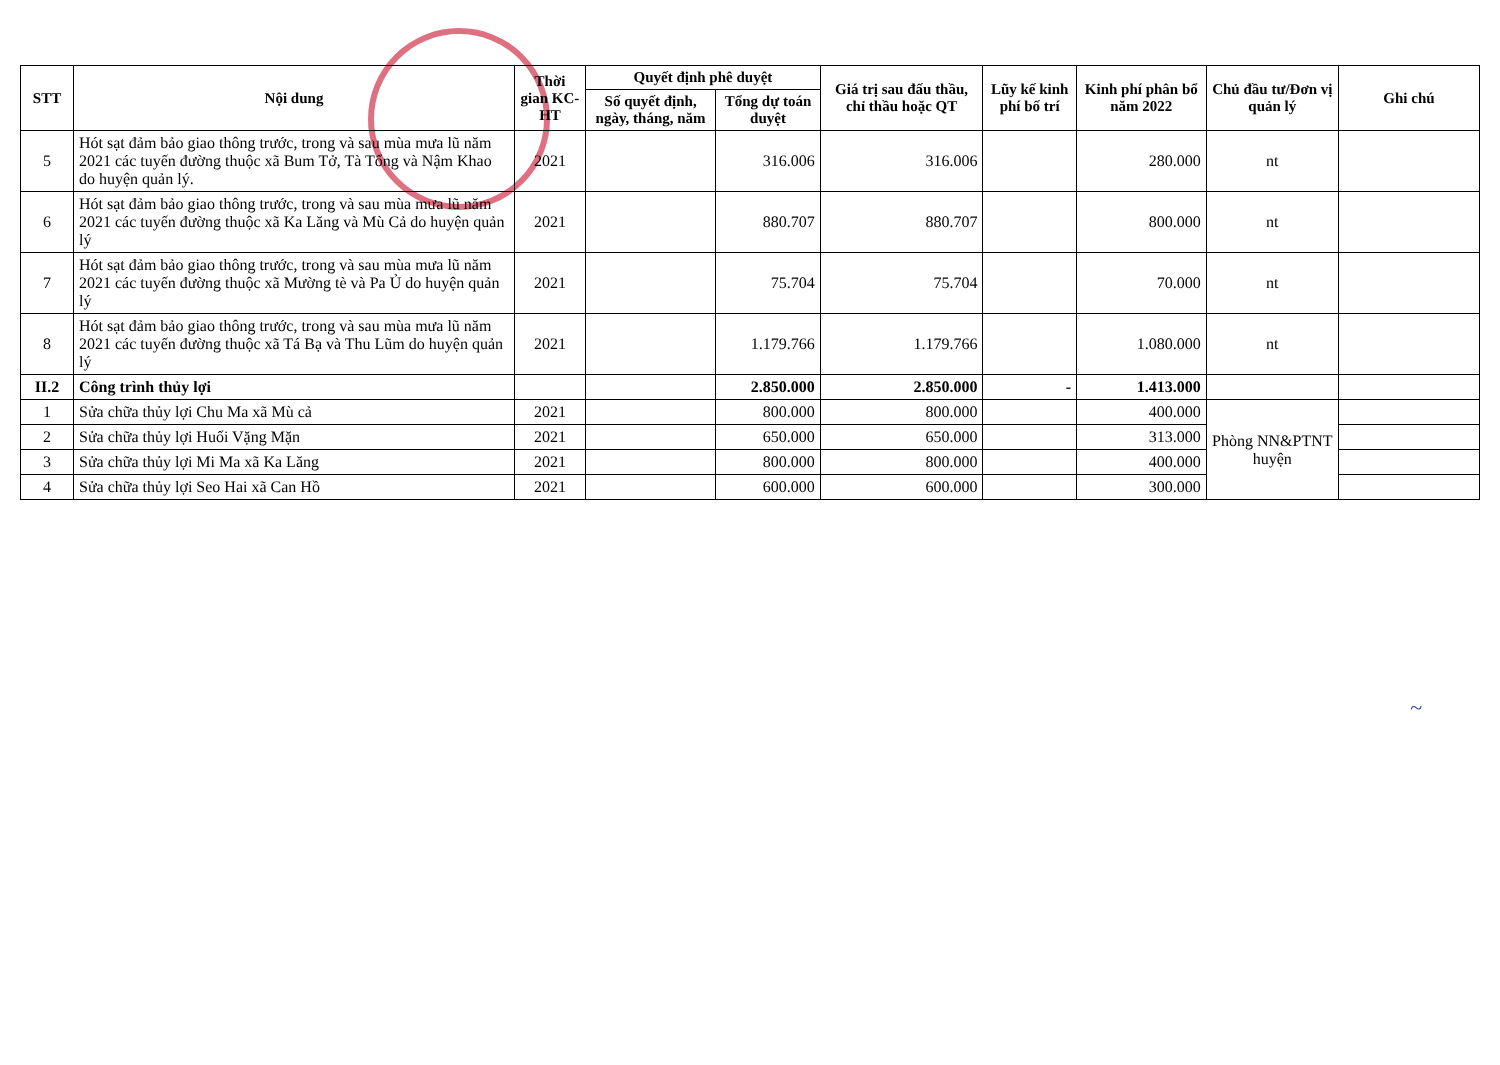| STT | Nội dung | Thời gian KC-HT | Quyết định phê duyệt | | Giá trị sau đấu thầu, chỉ thầu hoặc QT | Lũy kế kinh phí bố trí | Kinh phí phân bổ năm 2022 | Chủ đầu tư/Đơn vị quản lý | Ghi chú |
| --- | --- | --- | --- | --- | --- | --- | --- | --- | --- |
| | | | Số quyết định, ngày, tháng, năm | Tổng dự toán duyệt | | | | | |
| 5 | Hót sạt đảm bảo giao thông trước, trong và sau mùa mưa lũ năm 2021 các tuyến đường thuộc xã Bum Tở, Tà Tổng và Nậm Khao do huyện quản lý. | 2021 | | 316.006 | 316.006 | | 280.000 | nt | |
| 6 | Hót sạt đảm bảo giao thông trước, trong và sau mùa mưa lũ năm 2021 các tuyến đường thuộc xã Ka Lăng và Mù Cả do huyện quản lý | 2021 | | 880.707 | 880.707 | | 800.000 | nt | |
| 7 | Hót sạt đảm bảo giao thông trước, trong và sau mùa mưa lũ năm 2021 các tuyến đường thuộc xã Mường tè và Pa Ủ do huyện quản lý | 2021 | | 75.704 | 75.704 | | 70.000 | nt | |
| 8 | Hót sạt đảm bảo giao thông trước, trong và sau mùa mưa lũ năm 2021 các tuyến đường thuộc xã Tá Bạ và Thu Lũm do huyện quản lý | 2021 | | 1.179.766 | 1.179.766 | | 1.080.000 | nt | |
| II.2 | Công trình thủy lợi | | | 2.850.000 | 2.850.000 | - | 1.413.000 | | |
| 1 | Sửa chữa thủy lợi Chu Ma xã Mù cả | 2021 | | 800.000 | 800.000 | | 400.000 | Phòng NN&PTNT huyện | |
| 2 | Sửa chữa thủy lợi Huổi Vặng Mặn | 2021 | | 650.000 | 650.000 | | 313.000 | | |
| 3 | Sửa chữa thủy lợi Mi Ma xã Ka Lăng | 2021 | | 800.000 | 800.000 | | 400.000 | | |
| 4 | Sửa chữa thủy lợi Seo Hai xã Can Hồ | 2021 | | 600.000 | 600.000 | | 300.000 | | |
~